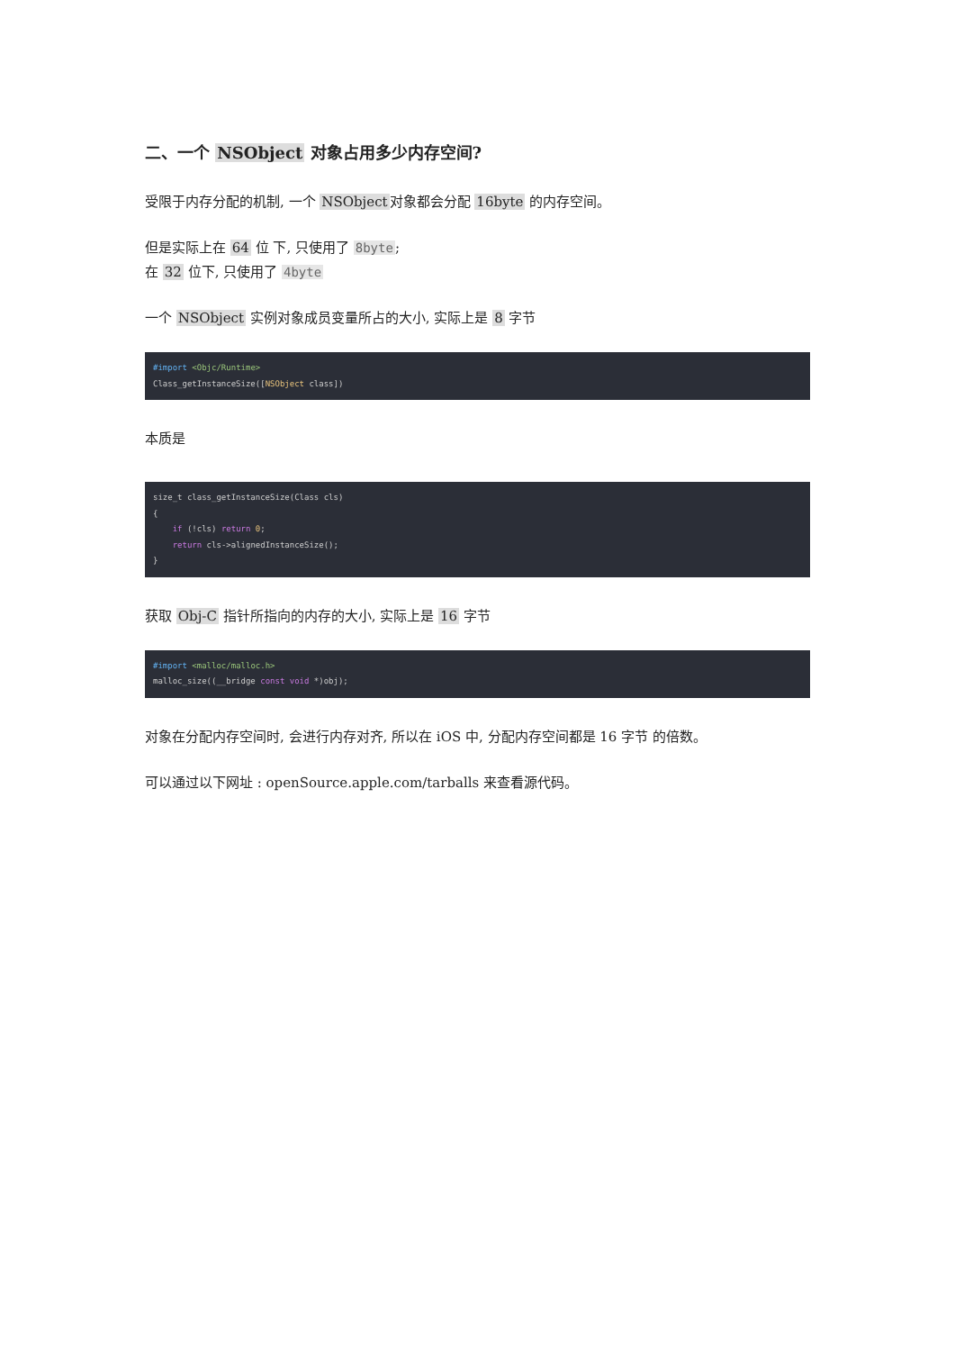二、一个 NSObject 对象占用多少内存空间?
受限于内存分配的机制, 一个 NSObject对象都会分配 16byte 的内存空间。
但是实际上在 64 位 下, 只使用了 8byte;
在 32 位下, 只使用了 4byte
一个 NSObject 实例对象成员变量所占的大小, 实际上是 8 字节
#import <Objc/Runtime>
Class_getInstanceSize([NSObject class])
本质是
size_t class_getInstanceSize(Class cls)
{
    if (!cls) return 0;
    return cls->alignedInstanceSize();
}
获取 Obj-C 指针所指向的内存的大小, 实际上是 16 字节
#import <malloc/malloc.h>
malloc_size((__bridge const void *)obj);
对象在分配内存空间时, 会进行内存对齐, 所以在 iOS 中, 分配内存空间都是 16 字节 的倍数。
可以通过以下网址 : openSource.apple.com/tarballs 来查看源代码。